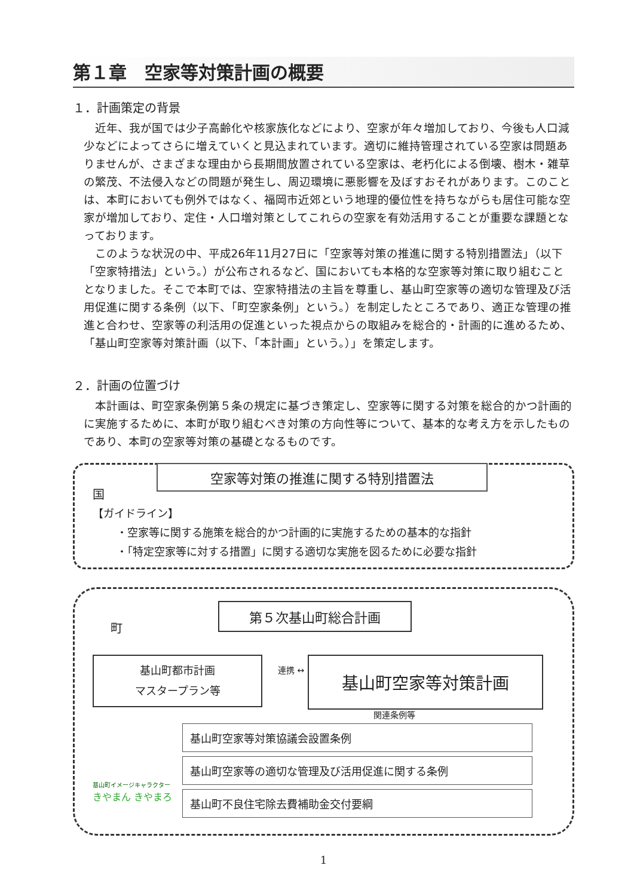第１章　空家等対策計画の概要
１．計画策定の背景
近年、我が国では少子高齢化や核家族化などにより、空家が年々増加しており、今後も人口減少などによってさらに増えていくと見込まれています。適切に維持管理されている空家は問題ありませんが、さまざまな理由から長期間放置されている空家は、老朽化による倒壊、樹木・雑草の繁茂、不法侵入などの問題が発生し、周辺環境に悪影響を及ぼすおそれがあります。このことは、本町においても例外ではなく、福岡市近郊という地理的優位性を持ちながらも居住可能な空家が増加しており、定住・人口増対策としてこれらの空家を有効活用することが重要な課題となっております。
このような状況の中、平成26年11月27日に「空家等対策の推進に関する特別措置法」（以下「空家特措法」という。）が公布されるなど、国においても本格的な空家等対策に取り組むこととなりました。そこで本町では、空家特措法の主旨を尊重し、基山町空家等の適切な管理及び活用促進に関する条例（以下、「町空家条例」という。）を制定したところであり、適正な管理の推進と合わせ、空家等の利活用の促進といった視点からの取組みを総合的・計画的に進めるため、「基山町空家等対策計画（以下、「本計画」という。）」を策定します。
２．計画の位置づけ
本計画は、町空家条例第５条の規定に基づき策定し、空家等に関する対策を総合的かつ計画的に実施するために、本町が取り組むべき対策の方向性等について、基本的な考え方を示したものであり、本町の空家等対策の基礎となるものです。
空家等対策の推進に関する特別措置法
国
【ガイドライン】
・空家等に関する施策を総合的かつ計画的に実施するための基本的な指針
・「特定空家等に対する措置」に関する適切な実施を図るために必要な指針
町
第５次基山町総合計画
基山町都市計画
マスタープラン等
連携 ↔ 基山町空家等対策計画
関連条例等
基山町空家等対策協議会設置条例
基山町空家等の適切な管理及び活用促進に関する条例
基山町不良住宅除去費補助金交付要綱
基山町イメージキャラクター
きやまん きやまろ
1